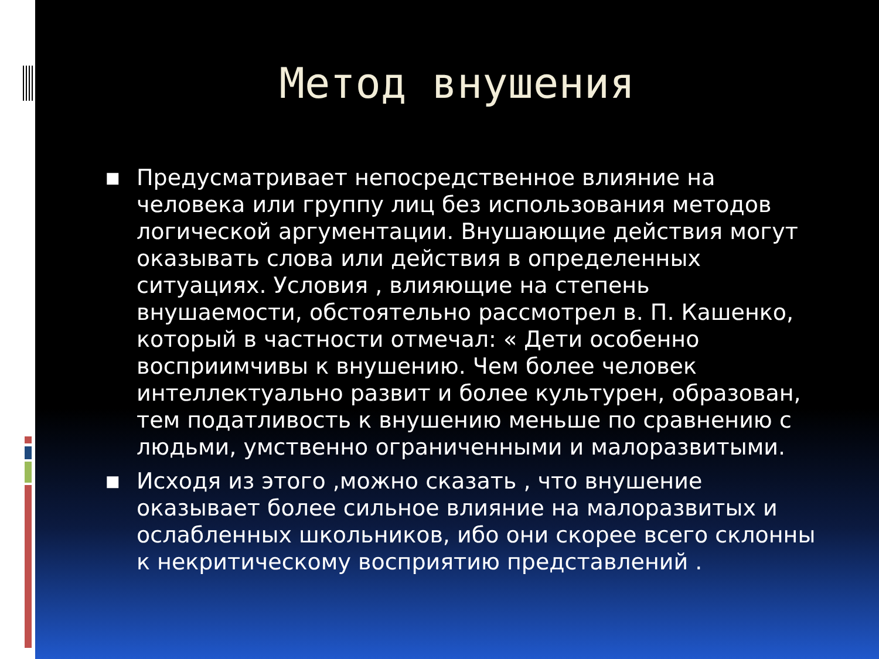Метод внушения
■ Предусматривает непосредственное влияние на человека или группу лиц без использования методов логической аргументации. Внушающие действия могут оказывать слова или действия в определенных ситуациях. Условия , влияющие на степень внушаемости, обстоятельно рассмотрел в. П. Кашенко, который в частности отмечал: « Дети особенно восприимчивы к внушению. Чем более человек интеллектуально развит и более культурен, образован, тем податливость к внушению меньше по сравнению с людьми, умственно ограниченными и малоразвитыми.
■ Исходя из этого ,можно сказать , что внушение оказывает более сильное влияние на малоразвитых и ослабленных школьников, ибо они скорее всего склонны к некритическому восприятию представлений .